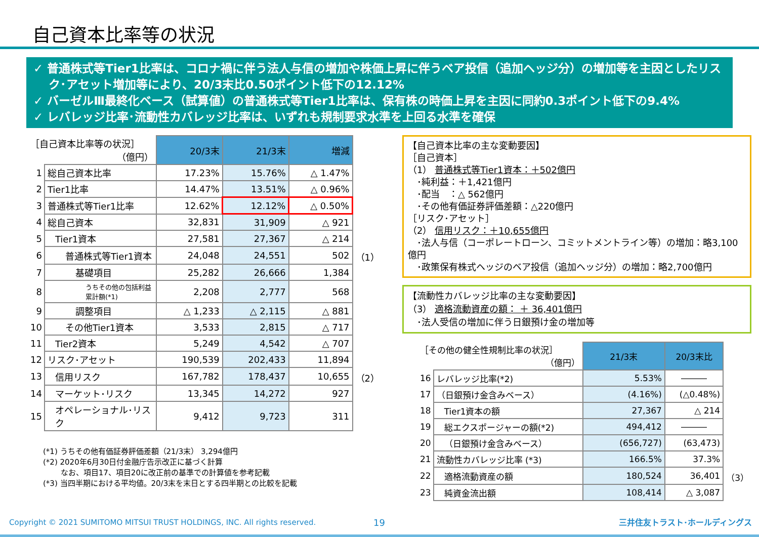自己資本比率等の状況
✓ 普通株式等Tier1比率は、コロナ禍に伴う法人与信の増加や株価上昇に伴うベア投信（追加ヘッジ分）の増加等を主因としたリスク･アセット増加等により、20/3末比0.50ポイント低下の12.12%
✓ バーゼルⅢ最終化ベース（試算値）の普通株式等Tier1比率は、保有株の時価上昇を主因に同約0.3ポイント低下の9.4%
✓ レバレッジ比率･流動性カバレッジ比率は、いずれも規制要求水準を上回る水準を確保
| ［自己資本比率等の状況］ （億円） | | 20/3末 | 21/3末 | 増減 | |
| --- | --- | --- | --- | --- | --- |
| 1 | 総自己資本比率 | 17.23% | 15.76% | △ 1.47% | |
| 2 | Tier1比率 | 14.47% | 13.51% | △ 0.96% | |
| 3 | 普通株式等Tier1比率 | 12.62% | 12.12% | △ 0.50% | |
| 4 | 総自己資本 | 32,831 | 31,909 | △ 921 | |
| 5 | Tier1資本 | 27,581 | 27,367 | △ 214 | |
| 6 | 普通株式等Tier1資本 | 24,048 | 24,551 | 502 | （1） |
| 7 | 基礎項目 | 25,282 | 26,666 | 1,384 | |
| 8 | うちその他の包括利益累計額(*1) | 2,208 | 2,777 | 568 | |
| 9 | 調整項目 | △ 1,233 | △ 2,115 | △ 881 | |
| 10 | その他Tier1資本 | 3,533 | 2,815 | △ 717 | |
| 11 | Tier2資本 | 5,249 | 4,542 | △ 707 | |
| 12 | リスク･アセット | 190,539 | 202,433 | 11,894 | |
| 13 | 信用リスク | 167,782 | 178,437 | 10,655 | （2） |
| 14 | マーケット･リスク | 13,345 | 14,272 | 927 | |
| 15 | オペレーショナル･リスク | 9,412 | 9,723 | 311 | |
(*1) うちその他有価証券評価差額（21/3末） 3,294億円
(*2) 2020年6月30日付金融庁告示改正に基づく計算
　　 なお、項目17、項目20に改正前の基準での計算値を参考記載
(*3) 当四半期における平均値。20/3末を末日とする四半期との比較を記載
【自己資本比率の主な変動要因】
［自己資本］
（1） 普通株式等Tier1資本：＋502億円
　･純利益：＋1,421億円
　･配当　：△ 562億円
　･その他有価証券評価差額：△220億円
［リスク･アセット］
（2） 信用リスク：＋10,655億円
　･法人与信（コーポレートローン、コミットメントライン等）の増加：略3,100億円
　･政策保有株式ヘッジのベア投信（追加ヘッジ分）の増加：略2,700億円
【流動性カバレッジ比率の主な変動要因】
（3） 適格流動資産の額： ＋ 36,401億円
　･法人受信の増加に伴う日銀預け金の増加等
| ［その他の健全性規制比率の状況］ （億円） | | 21/3末 | 20/3末比 | |
| --- | --- | --- | --- | --- |
| 16 | レバレッジ比率(*2) | 5.53% | ――― | |
| 17 | （日銀預け金含みベース） | (4.16%) | (△0.48%) | |
| 18 | Tier1資本の額 | 27,367 | △ 214 | |
| 19 | 総エクスポージャーの額(*2) | 494,412 | ――― | |
| 20 | （日銀預け金含みベース） | (656,727) | (63,473) | |
| 21 | 流動性カバレッジ比率 (*3) | 166.5% | 37.3% | |
| 22 | 適格流動資産の額 | 180,524 | 36,401 | （3） |
| 23 | 純資金流出額 | 108,414 | △ 3,087 | |
Copyright © 2021 SUMITOMO MITSUI TRUST HOLDINGS, INC. All rights reserved.
19 三井住友トラスト･ホールディングス